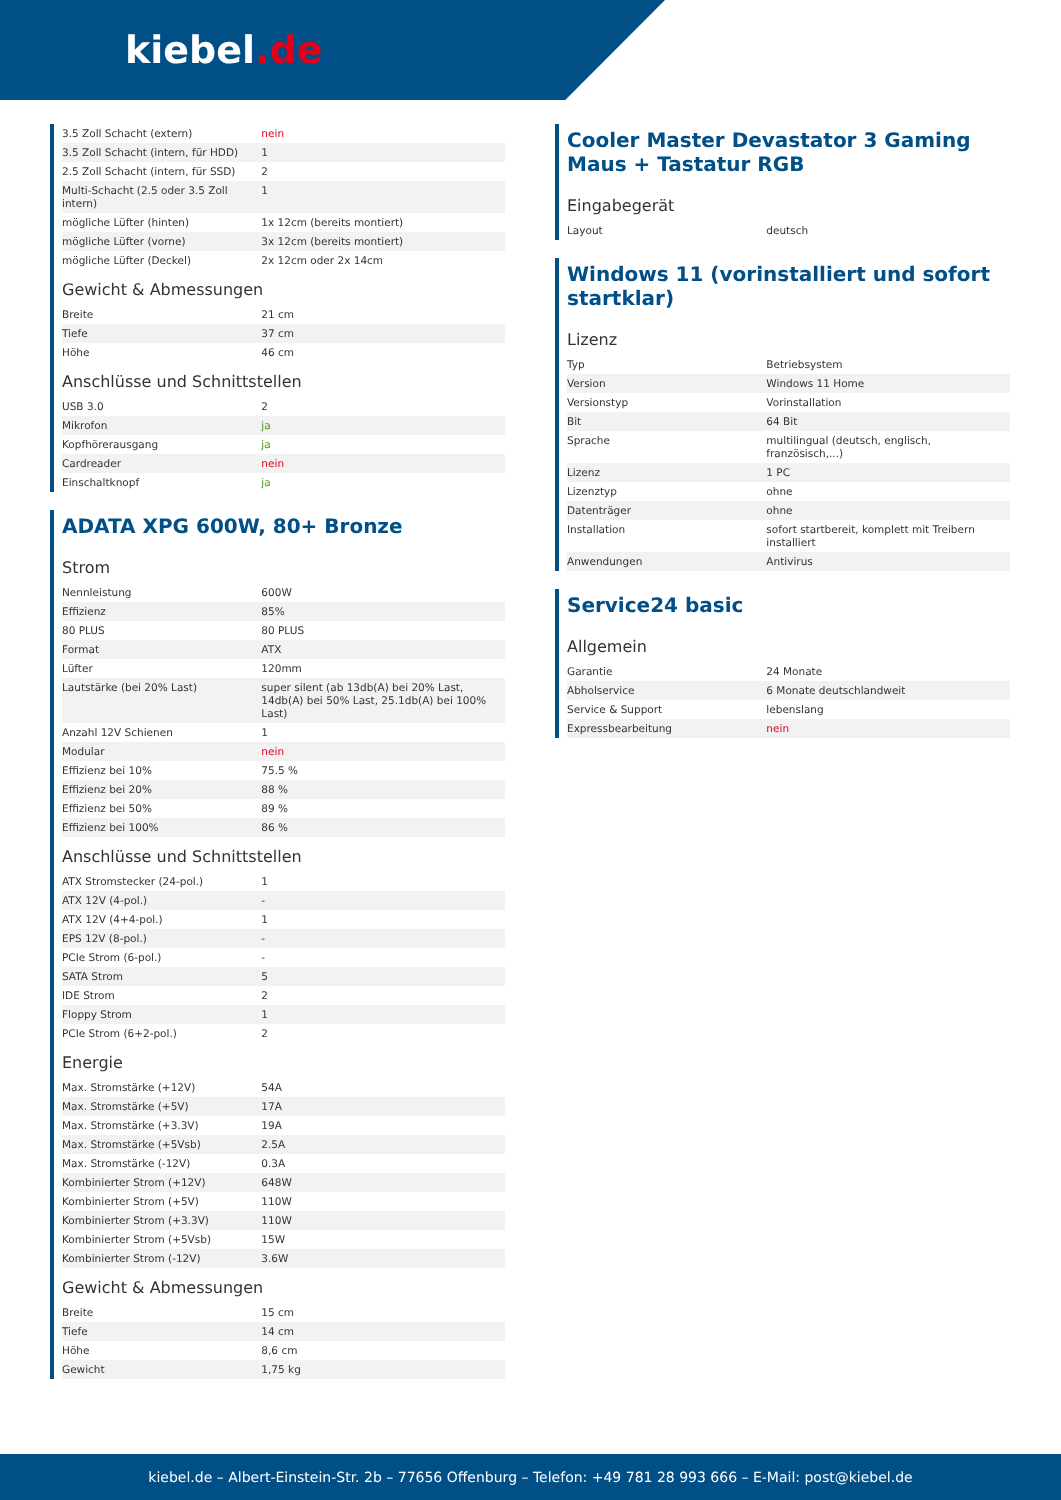kiebel.de
| 3.5 Zoll Schacht (extern) | nein |
| 3.5 Zoll Schacht (intern, für HDD) | 1 |
| 2.5 Zoll Schacht (intern, für SSD) | 2 |
| Multi-Schacht (2.5 oder 3.5 Zoll intern) | 1 |
| mögliche Lüfter (hinten) | 1x 12cm (bereits montiert) |
| mögliche Lüfter (vorne) | 3x 12cm (bereits montiert) |
| mögliche Lüfter (Deckel) | 2x 12cm oder 2x 14cm |
Gewicht & Abmessungen
| Breite | 21 cm |
| Tiefe | 37 cm |
| Höhe | 46 cm |
Anschlüsse und Schnittstellen
| USB 3.0 | 2 |
| Mikrofon | ja |
| Kopfhörerausgang | ja |
| Cardreader | nein |
| Einschaltknopf | ja |
ADATA XPG 600W, 80+ Bronze
Strom
| Nennleistung | 600W |
| Effizienz | 85% |
| 80 PLUS | 80 PLUS |
| Format | ATX |
| Lüfter | 120mm |
| Lautstärke (bei 20% Last) | super silent (ab 13db(A) bei 20% Last, 14db(A) bei 50% Last, 25.1db(A) bei 100% Last) |
| Anzahl 12V Schienen | 1 |
| Modular | nein |
| Effizienz bei 10% | 75.5 % |
| Effizienz bei 20% | 88 % |
| Effizienz bei 50% | 89 % |
| Effizienz bei 100% | 86 % |
Anschlüsse und Schnittstellen
| ATX Stromstecker (24-pol.) | 1 |
| ATX 12V (4-pol.) | - |
| ATX 12V (4+4-pol.) | 1 |
| EPS 12V (8-pol.) | - |
| PCIe Strom (6-pol.) | - |
| SATA Strom | 5 |
| IDE Strom | 2 |
| Floppy Strom | 1 |
| PCIe Strom (6+2-pol.) | 2 |
Energie
| Max. Stromstärke (+12V) | 54A |
| Max. Stromstärke (+5V) | 17A |
| Max. Stromstärke (+3.3V) | 19A |
| Max. Stromstärke (+5Vsb) | 2.5A |
| Max. Stromstärke (-12V) | 0.3A |
| Kombinierter Strom (+12V) | 648W |
| Kombinierter Strom (+5V) | 110W |
| Kombinierter Strom (+3.3V) | 110W |
| Kombinierter Strom (+5Vsb) | 15W |
| Kombinierter Strom (-12V) | 3.6W |
Gewicht & Abmessungen
| Breite | 15 cm |
| Tiefe | 14 cm |
| Höhe | 8,6 cm |
| Gewicht | 1,75 kg |
Cooler Master Devastator 3 Gaming Maus + Tastatur RGB
Eingabegerät
| Layout | deutsch |
Windows 11 (vorinstalliert und sofort startklar)
Lizenz
| Typ | Betriebsystem |
| Version | Windows 11 Home |
| Versionstyp | Vorinstallation |
| Bit | 64 Bit |
| Sprache | multilingual (deutsch, englisch, französisch,...) |
| Lizenz | 1 PC |
| Lizenztyp | ohne |
| Datenträger | ohne |
| Installation | sofort startbereit, komplett mit Treibern installiert |
| Anwendungen | Antivirus |
Service24 basic
Allgemein
| Garantie | 24 Monate |
| Abholservice | 6 Monate deutschlandweit |
| Service & Support | lebenslang |
| Expressbearbeitung | nein |
kiebel.de – Albert-Einstein-Str. 2b – 77656 Offenburg – Telefon: +49 781 28 993 666 – E-Mail: post@kiebel.de